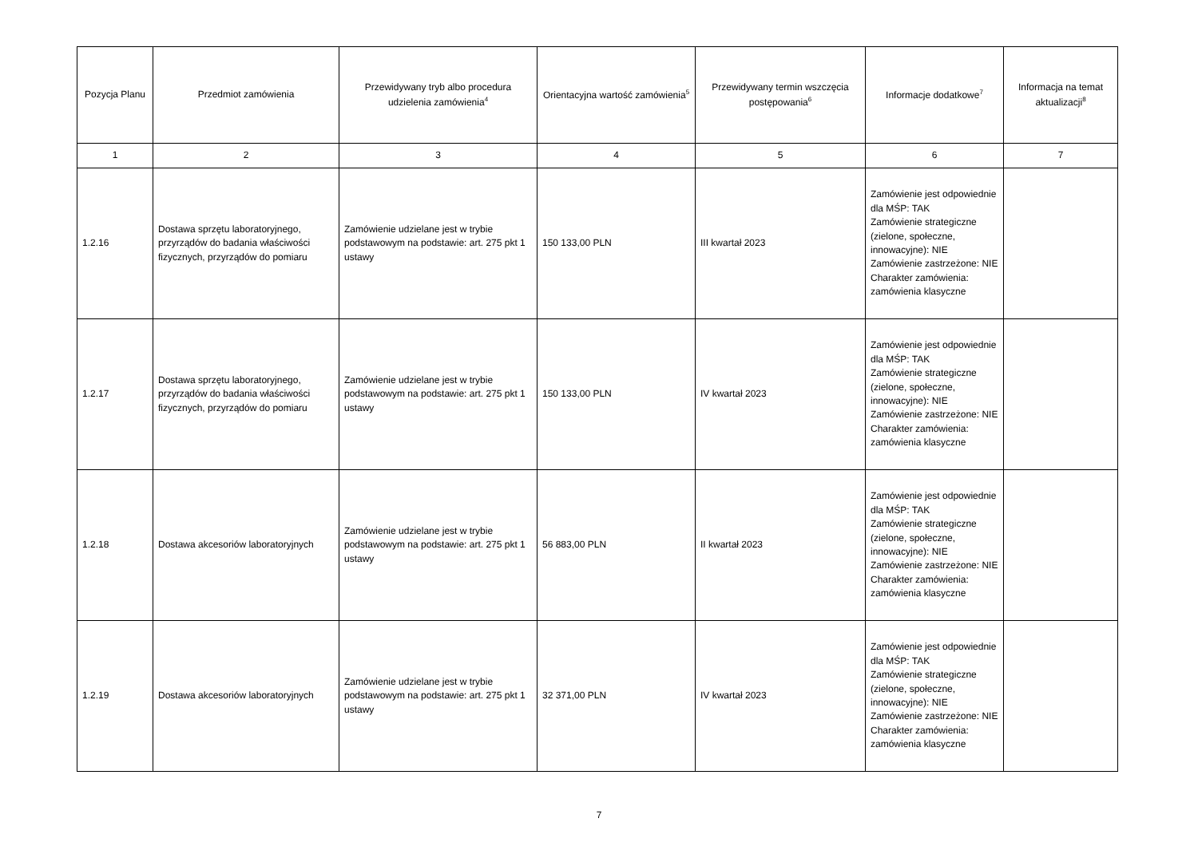| Pozycja Planu | Przedmiot zamówienia | Przewidywany tryb albo procedura udzielenia zamówienia<sup>4</sup> | Orientacyjna wartość zamówienia<sup>5</sup> | Przewidywany termin wszczęcia postępowania<sup>6</sup> | Informacje dodatkowe<sup>7</sup> | Informacja na temat aktualizacji<sup>8</sup> |
| --- | --- | --- | --- | --- | --- | --- |
| 1 | 2 | 3 | 4 | 5 | 6 | 7 |
| 1.2.16 | Dostawa sprzętu laboratoryjnego, przyrządów do badania właściwości fizycznych, przyrządów do pomiaru | Zamówienie udzielane jest w trybie podstawowym na podstawie: art. 275 pkt 1 ustawy | 150 133,00 PLN | III kwartał 2023 | Zamówienie jest odpowiednie dla MŚP: TAK Zamówienie strategiczne (zielone, społeczne, innowacyjne): NIE Zamówienie zastrzeżone: NIE Charakter zamówienia: zamówienia klasyczne | |
| 1.2.17 | Dostawa sprzętu laboratoryjnego, przyrządów do badania właściwości fizycznych, przyrządów do pomiaru | Zamówienie udzielane jest w trybie podstawowym na podstawie: art. 275 pkt 1 ustawy | 150 133,00 PLN | IV kwartał 2023 | Zamówienie jest odpowiednie dla MŚP: TAK Zamówienie strategiczne (zielone, społeczne, innowacyjne): NIE Zamówienie zastrzeżone: NIE Charakter zamówienia: zamówienia klasyczne | |
| 1.2.18 | Dostawa akcesoriów laboratoryjnych | Zamówienie udzielane jest w trybie podstawowym na podstawie: art. 275 pkt 1 ustawy | 56 883,00 PLN | II kwartał 2023 | Zamówienie jest odpowiednie dla MŚP: TAK Zamówienie strategiczne (zielone, społeczne, innowacyjne): NIE Zamówienie zastrzeżone: NIE Charakter zamówienia: zamówienia klasyczne | |
| 1.2.19 | Dostawa akcesoriów laboratoryjnych | Zamówienie udzielane jest w trybie podstawowym na podstawie: art. 275 pkt 1 ustawy | 32 371,00 PLN | IV kwartał 2023 | Zamówienie jest odpowiednie dla MŚP: TAK Zamówienie strategiczne (zielone, społeczne, innowacyjne): NIE Zamówienie zastrzeżone: NIE Charakter zamówienia: zamówienia klasyczne | |
7